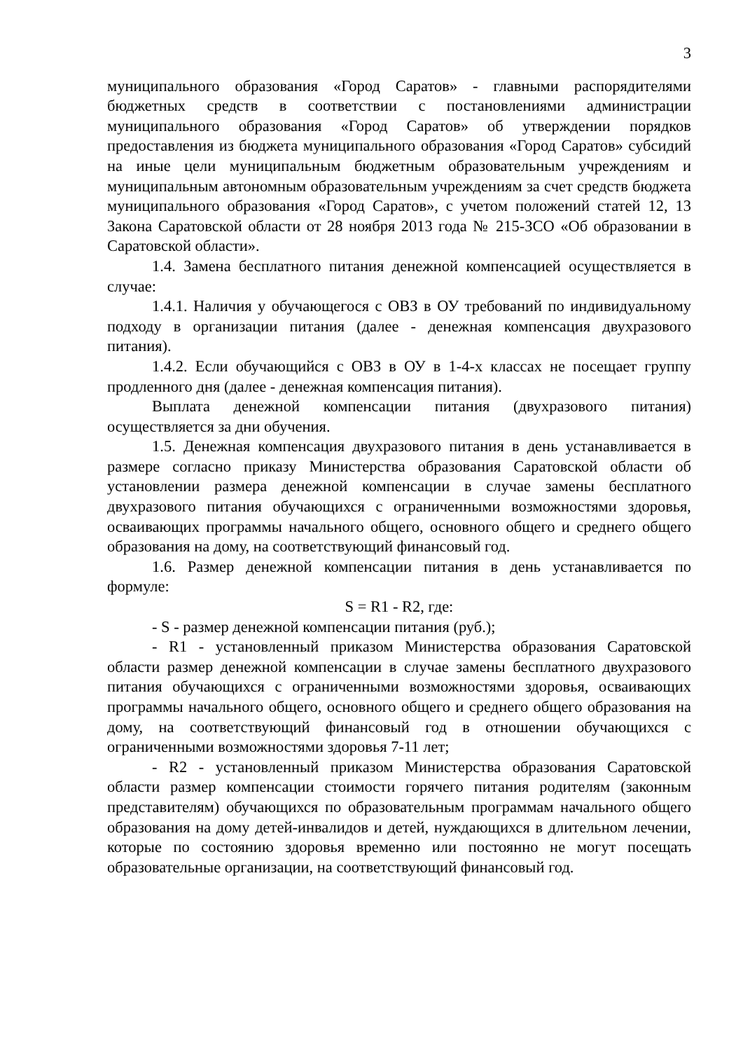3
муниципального образования «Город Саратов» - главными распорядителями бюджетных средств в соответствии с постановлениями администрации муниципального образования «Город Саратов» об утверждении порядков предоставления из бюджета муниципального образования «Город Саратов» субсидий на иные цели муниципальным бюджетным образовательным учреждениям и муниципальным автономным образовательным учреждениям за счет средств бюджета муниципального образования «Город Саратов», с учетом положений статей 12, 13 Закона Саратовской области от 28 ноября 2013 года № 215-ЗСО «Об образовании в Саратовской области».
1.4. Замена бесплатного питания денежной компенсацией осуществляется в случае:
1.4.1. Наличия у обучающегося с ОВЗ в ОУ требований по индивидуальному подходу в организации питания (далее - денежная компенсация двухразового питания).
1.4.2. Если обучающийся с ОВЗ в ОУ в 1-4-х классах не посещает группу продленного дня (далее - денежная компенсация питания).
Выплата денежной компенсации питания (двухразового питания) осуществляется за дни обучения.
1.5. Денежная компенсация двухразового питания в день устанавливается в размере согласно приказу Министерства образования Саратовской области об установлении размера денежной компенсации в случае замены бесплатного двухразового питания обучающихся с ограниченными возможностями здоровья, осваивающих программы начального общего, основного общего и среднего общего образования на дому, на соответствующий финансовый год.
1.6. Размер денежной компенсации питания в день устанавливается по формуле:
S = R1 - R2, где:
- S - размер денежной компенсации питания (руб.);
- R1 - установленный приказом Министерства образования Саратовской области размер денежной компенсации в случае замены бесплатного двухразового питания обучающихся с ограниченными возможностями здоровья, осваивающих программы начального общего, основного общего и среднего общего образования на дому, на соответствующий финансовый год в отношении обучающихся с ограниченными возможностями здоровья 7-11 лет;
- R2 - установленный приказом Министерства образования Саратовской области размер компенсации стоимости горячего питания родителям (законным представителям) обучающихся по образовательным программам начального общего образования на дому детей-инвалидов и детей, нуждающихся в длительном лечении, которые по состоянию здоровья временно или постоянно не могут посещать образовательные организации, на соответствующий финансовый год.